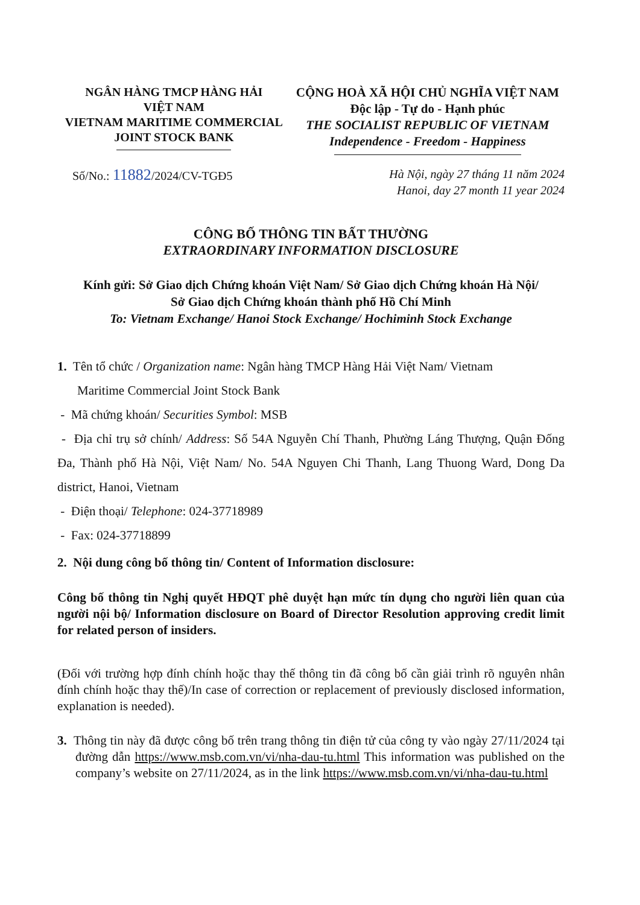NGÂN HÀNG TMCP HÀNG HẢI
VIỆT NAM
VIETNAM MARITIME COMMERCIAL
JOINT STOCK BANK
CỘNG HOÀ XÃ HỘI CHỦ NGHĨA VIỆT NAM
Độc lập - Tự do - Hạnh phúc
THE SOCIALIST REPUBLIC OF VIETNAM
Independence - Freedom - Happiness
Số/No.: 11882/2024/CV-TGĐ5
Hà Nội, ngày 27 tháng 11 năm 2024
Hanoi, day 27 month 11 year 2024
CÔNG BỐ THÔNG TIN BẤT THƯỜNG
EXTRAORDINARY INFORMATION DISCLOSURE
Kính gửi: Sở Giao dịch Chứng khoán Việt Nam/ Sở Giao dịch Chứng khoán Hà Nội/
Sở Giao dịch Chứng khoán thành phố Hồ Chí Minh
To: Vietnam Exchange/ Hanoi Stock Exchange/ Hochiminh Stock Exchange
1. Tên tổ chức / Organization name: Ngân hàng TMCP Hàng Hải Việt Nam/ Vietnam
Maritime Commercial Joint Stock Bank
- Mã chứng khoán/ Securities Symbol: MSB
- Địa chỉ trụ sở chính/ Address: Số 54A Nguyễn Chí Thanh, Phường Láng Thượng, Quận Đống Đa, Thành phố Hà Nội, Việt Nam/ No. 54A Nguyen Chi Thanh, Lang Thuong Ward, Dong Da district, Hanoi, Vietnam
- Điện thoại/ Telephone: 024-37718989
- Fax: 024-37718899
2. Nội dung công bố thông tin/ Content of Information disclosure:
Công bố thông tin Nghị quyết HĐQT phê duyệt hạn mức tín dụng cho người liên quan của người nội bộ/ Information disclosure on Board of Director Resolution approving credit limit for related person of insiders.
(Đối với trường hợp đính chính hoặc thay thế thông tin đã công bố cần giải trình rõ nguyên nhân đính chính hoặc thay thế)/In case of correction or replacement of previously disclosed information, explanation is needed).
3. Thông tin này đã được công bố trên trang thông tin điện tử của công ty vào ngày 27/11/2024 tại đường dẫn https://www.msb.com.vn/vi/nha-dau-tu.html This information was published on the company’s website on 27/11/2024, as in the link https://www.msb.com.vn/vi/nha-dau-tu.html